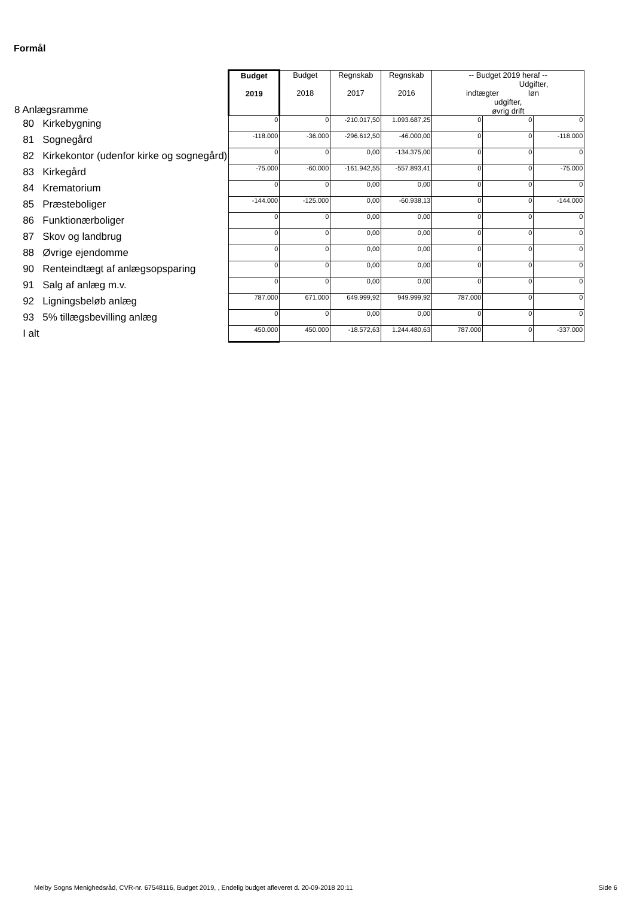Formål
| 8 Anlægsramme | Budget 2019 | Budget 2018 | Regnskab 2017 | Regnskab 2016 | -- Budget 2019 heraf -- indtægter Udgifter, løn udgifter, øvrig drift | | |
| 80 Kirkebygning | 0 | 0 | -210.017,50 | 1.093.687,25 | 0 | 0 | 0 |
| 81 Sognegård | -118.000 | -36.000 | -296.612,50 | -46.000,00 | 0 | 0 | -118.000 |
| 82 Kirkekontor (udenfor kirke og sognegård) | 0 | 0 | 0,00 | -134.375,00 | 0 | 0 | 0 |
| 83 Kirkegård | -75.000 | -60.000 | -161.942,55 | -557.893,41 | 0 | 0 | -75.000 |
| 84 Krematorium | 0 | 0 | 0,00 | 0,00 | 0 | 0 | 0 |
| 85 Præsteboliger | -144.000 | -125.000 | 0,00 | -60.938,13 | 0 | 0 | -144.000 |
| 86 Funktionærboliger | 0 | 0 | 0,00 | 0,00 | 0 | 0 | 0 |
| 87 Skov og landbrug | 0 | 0 | 0,00 | 0,00 | 0 | 0 | 0 |
| 88 Øvrige ejendomme | 0 | 0 | 0,00 | 0,00 | 0 | 0 | 0 |
| 90 Renteindtægt af anlægsopsparing | 0 | 0 | 0,00 | 0,00 | 0 | 0 | 0 |
| 91 Salg af anlæg m.v. | 0 | 0 | 0,00 | 0,00 | 0 | 0 | 0 |
| 92 Ligningsbeløb anlæg | 787.000 | 671.000 | 649.999,92 | 949.999,92 | 787.000 | 0 | 0 |
| 93 5% tillægsbevilling anlæg | 0 | 0 | 0,00 | 0,00 | 0 | 0 | 0 |
| I alt | 450.000 | 450.000 | -18.572,63 | 1.244.480,63 | 787.000 | 0 | -337.000 |
Melby Sogns Menighedsråd, CVR-nr. 67548116, Budget 2019, , Endelig budget afleveret d. 20-09-2018 20:11
Side 6